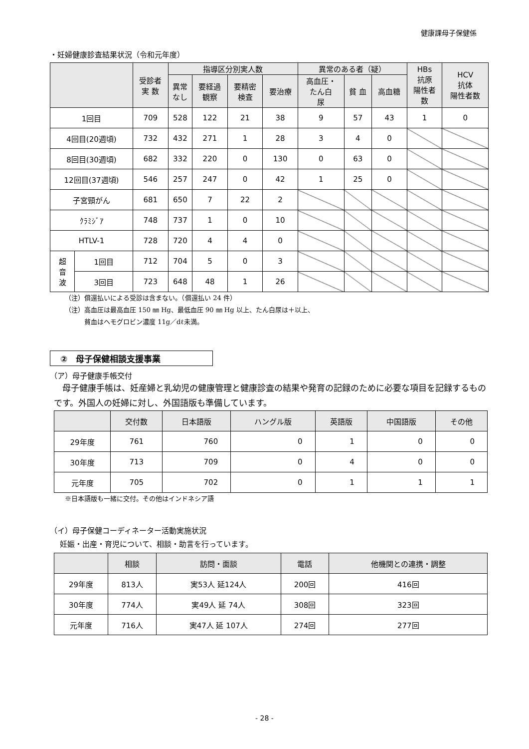健康課母子保健係
・妊婦健康診査結果状況（令和元年度）
| | | 受診者 実 数 | 指導区分別実人数 | | | | 異常のある者（疑） | | | HBs 抗原 陽性者 数 | HCV 抗体 陽性者数 |
| --- | --- | --- | --- | --- | --- | --- | --- | --- | --- | --- | --- |
| | | | 異常 なし | 要経過 観察 | 要精密 検査 | 要治療 | 高血圧・ たん白 尿 | 貧 血 | 高血糖 | | |
| 1回目 | | 709 | 528 | 122 | 21 | 38 | 9 | 57 | 43 | 1 | 0 |
| 4回目(20週頃) | | 732 | 432 | 271 | 1 | 28 | 3 | 4 | 0 | | |
| 8回目(30週頃) | | 682 | 332 | 220 | 0 | 130 | 0 | 63 | 0 | | |
| 12回目(37週頃) | | 546 | 257 | 247 | 0 | 42 | 1 | 25 | 0 | | |
| 子宮頸がん | | 681 | 650 | 7 | 22 | 2 | | | | | |
| ｸﾗﾐｼﾞｱ | | 748 | 737 | 1 | 0 | 10 | | | | | |
| HTLV-1 | | 728 | 720 | 4 | 4 | 0 | | | | | |
| 超 音 波 | 1回目 | 712 | 704 | 5 | 0 | 3 | | | | | |
| | 3回目 | 723 | 648 | 48 | 1 | 26 | | | | | |
（注）償還払いによる受診は含まない。（償還払い 24 件）
（注）高血圧は最高血圧 150 ㎜ Hg、最低血圧 90 ㎜ Hg 以上、たん白尿は＋以上、
　　　貧血はヘモグロビン濃度 11g／dℓ未満。
②　母子保健相談支援事業
（ア）母子健康手帳交付
　母子健康手帳は、妊産婦と乳幼児の健康管理と健康診査の結果や発育の記録のために必要な項目を記録するものです。外国人の妊婦に対し、外国語版も準備しています。
| | 交付数 | 日本語版 | ハングル版 | 英語版 | 中国語版 | その他 |
| --- | --- | --- | --- | --- | --- | --- |
| 29年度 | 761 | 760 | 0 | 1 | 0 | 0 |
| 30年度 | 713 | 709 | 0 | 4 | 0 | 0 |
| 元年度 | 705 | 702 | 0 | 1 | 1 | 1 |
※日本語版も一緒に交付。その他はインドネシア語
（イ）母子保健コーディネーター活動実施状況
妊娠・出産・育児について、相談・助言を行っています。
| | 相談 | 訪問・面談 | 電話 | 他機関との連携・調整 |
| --- | --- | --- | --- | --- |
| 29年度 | 813人 | 実53人 延124人 | 200回 | 416回 |
| 30年度 | 774人 | 実49人 延 74人 | 308回 | 323回 |
| 元年度 | 716人 | 実47人 延 107人 | 274回 | 277回 |
- 28 -